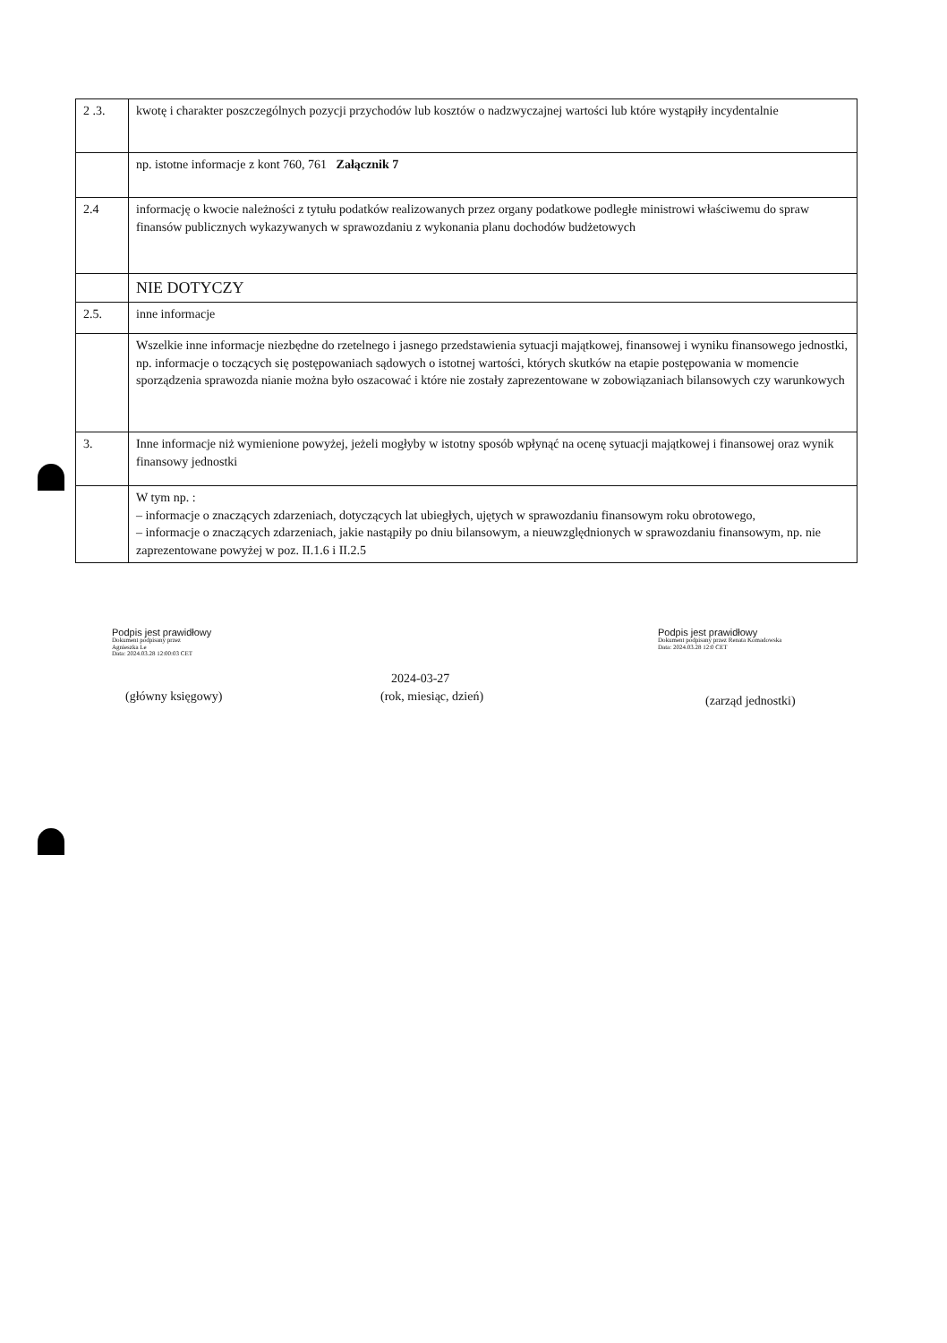| 2 .3. | kwotę i charakter poszczególnych pozycji przychodów lub kosztów o nadzwyczajnej wartości lub które wystąpiły incydentalnie |
| | np. istotne informacje z kont 760, 761 Załącznik 7 |
| 2.4 | informację o kwocie należności z tytułu podatków realizowanych przez organy podatkowe podległe ministrowi właściwemu do spraw finansów publicznych wykazywanych w sprawozdaniu z wykonania planu dochodów budżetowych |
| | NIE DOTYCZY |
| 2.5. | inne informacje |
| | Wszelkie inne informacje niezbędne do rzetelnego i jasnego przedstawienia sytuacji majątkowej, finansowej i wyniku finansowego jednostki, np. informacje o toczących się postępowaniach sądowych o istotnej wartości, których skutków na etapie postępowania w momencie sporządzenia sprawozda nianie można było oszacować i które nie zostały zaprezentowane w zobowiązaniach bilansowych czy warunkowych |
| 3. | Inne informacje niż wymienione powyżej, jeżeli mogłyby w istotny sposób wpłynąć na ocenę sytuacji majątkowej i finansowej oraz wynik finansowy jednostki |
| | W tym np. : – informacje o znaczących zdarzeniach, dotyczących lat ubiegłych, ujętych w sprawozdaniu finansowym roku obrotowego, – informacje o znaczących zdarzeniach, jakie nastąpiły po dniu bilansowym, a nieuwzględnionych w sprawozdaniu finansowym, np. nie zaprezentowane powyżej w poz. II.1.6 i II.2.5 |
Podpis jest prawidłowy
Dokument podpisany przez
Agnieszka Le
Data: 2024.03.28 12:00:03 CET
Podpis jest prawidłowy
Dokument podpisany przez Renata Komadowska
Data: 2024.03.28 12:0 CET
2024-03-27
(główny księgowy) (rok, miesiąc, dzień) (zarząd jednostki)